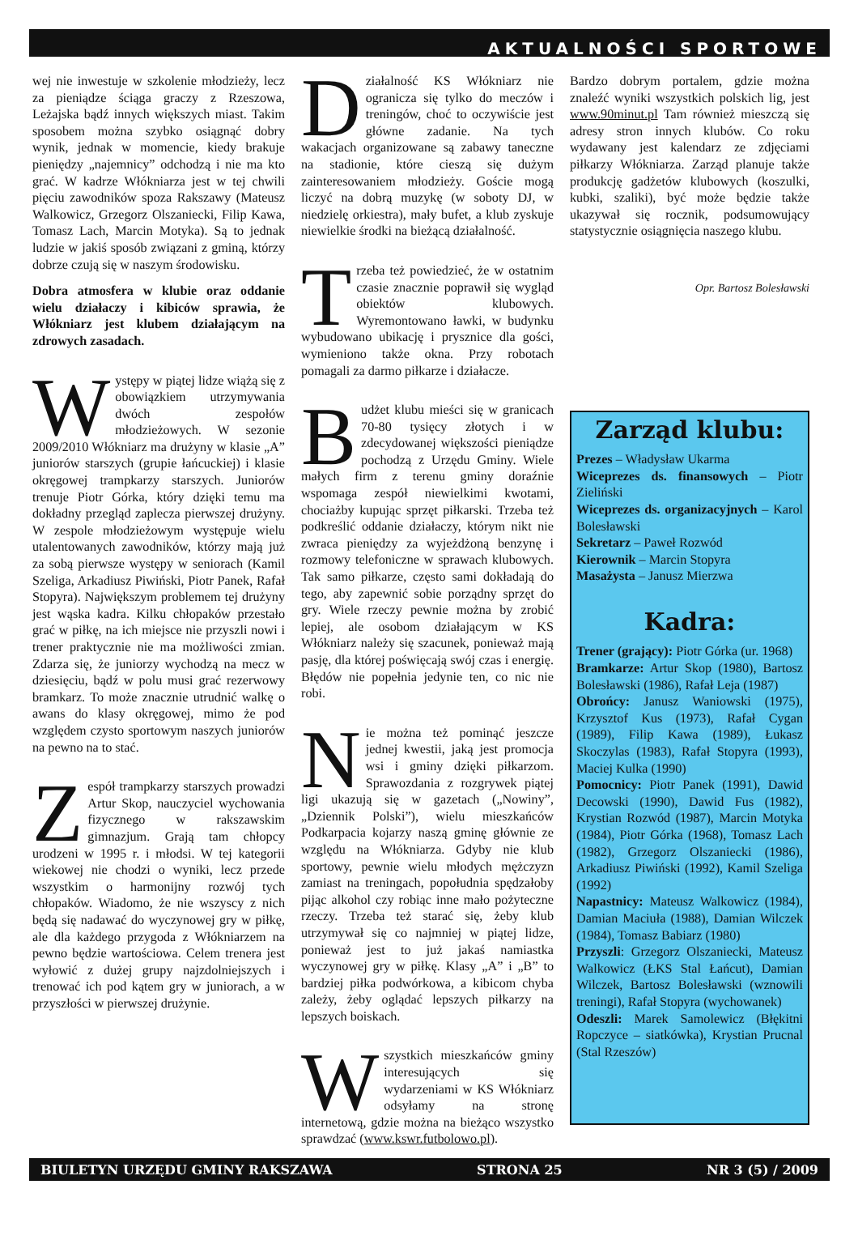AKTUALNOŚCI SPORTOWE
wej nie inwestuje w szkolenie młodzieży, lecz za pieniądze ściąga graczy z Rzeszowa, Leżajska bądź innych większych miast. Takim sposobem można szybko osiągnąć dobry wynik, jednak w momencie, kiedy brakuje pieniędzy „najemnicy” odchodzą i nie ma kto grać. W kadrze Włókniarza jest w tej chwili pięciu zawodników spoza Rakszawy (Mateusz Walkowicz, Grzegorz Olszaniecki, Filip Kawa, Tomasz Lach, Marcin Motyka). Są to jednak ludzie w jakiś sposób związani z gminą, którzy dobrze czują się w naszym środowisku.
Dobra atmosfera w klubie oraz oddanie wielu działaczy i kibiców sprawia, że Włókniarz jest klubem działającym na zdrowych zasadach.
Występy w piątej lidze wiążą się z obowiązkiem utrzymywania dwóch zespołów młodzieżowych. W sezonie 2009/2010 Włókniarz ma drużyny w klasie „A” juniorów starszych (grupie łańcuckiej) i klasie okręgowej trampkarzy starszych. Juniorów trenuje Piotr Górka, który dzięki temu ma dokładny przegląd zaplecza pierwszej drużyny. W zespole młodzieżowym występuje wielu utalentowanych zawodników, którzy mają już za sobą pierwsze występy w seniorach (Kamil Szeliga, Arkadiusz Piwiński, Piotr Panek, Rafał Stopyra). Największym problemem tej drużyny jest wąska kadra. Kilku chłopaków przestało grać w piłkę, na ich miejsce nie przyszli nowi i trener praktycznie nie ma możliwości zmian. Zdarza się, że juniorzy wychodzą na mecz w dziesięciu, bądź w polu musi grać rezerwowy bramkarz. To może znacznie utrudnić walkę o awans do klasy okręgowej, mimo że pod względem czysto sportowym naszych juniorów na pewno na to stać.
Zespół trampkarzy starszych prowadzi Artur Skop, nauczyciel wychowania fizycznego w rakszawskim gimnazjum. Grają tam chłopcy urodzeni w 1995 r. i młodsi. W tej kategorii wiekowej nie chodzi o wyniki, lecz przede wszystkim o harmonijny rozwój tych chłopaków. Wiadomo, że nie wszyscy z nich będą się nadawać do wyczynowej gry w piłkę, ale dla każdego przygoda z Włókniarzem na pewno będzie wartościowa. Celem trenera jest wyłowić z dużej grupy najzdolniejszych i trenować ich pod kątem gry w juniorach, a w przyszłości w pierwszej drużynie.
Działalność KS Włókniarz nie ogranicza się tylko do meczów i treningów, choć to oczywiście jest główne zadanie. Na tych wakacjach organizowane są zabawy taneczne na stadionie, które cieszą się dużym zainteresowaniem młodzieży. Goście mogą liczyć na dobrą muzykę (w soboty DJ, w niedzielę orkiestra), mały bufet, a klub zyskuje niewielkie środki na bieżącą działalność.
Trzeba też powiedzieć, że w ostatnim czasie znacznie poprawił się wygląd obiektów klubowych. Wyremontowano ławki, w budynku wybudowano ubikację i prysznice dla gości, wymieniono także okna. Przy robotach pomagali za darmo piłkarze i działacze.
Budżet klubu mieści się w granicach 70-80 tysięcy złotych i w zdecydowanej większości pieniądze pochodzą z Urzędu Gminy. Wiele małych firm z terenu gminy doraźnie wspomaga zespół niewielkimi kwotami, chociażby kupując sprzęt piłkarski. Trzeba też podkreślić oddanie działaczy, którym nikt nie zwraca pieniędzy za wyjeżdżoną benzynę i rozmowy telefoniczne w sprawach klubowych. Tak samo piłkarze, często sami dokładają do tego, aby zapewnić sobie porządny sprzęt do gry. Wiele rzeczy pewnie można by zrobić lepiej, ale osobom działającym w KS Włókniarz należy się szacunek, ponieważ mają pasję, dla której poświęcają swój czas i energię. Błędów nie popełnia jedynie ten, co nic nie robi.
Nie można też pominąć jeszcze jednej kwestii, jaką jest promocja wsi i gminy dzięki piłkarzom. Sprawozdania z rozgrywek piątej ligi ukazują się w gazetach („Nowiny”, „Dziennik Polski”), wielu mieszkańców Podkarpacia kojarzy naszą gminę głównie ze względu na Włókniarza. Gdyby nie klub sportowy, pewnie wielu młodych mężczyzn zamiast na treningach, popołudnia spędzałoby pijąc alkohol czy robiąc inne mało pożyteczne rzeczy. Trzeba też starać się, żeby klub utrzymywał się co najmniej w piątej lidze, ponieważ jest to już jakaś namiastka wyczynowej gry w piłkę. Klasy „A” i „B” to bardziej piłka podwórkowa, a kibicom chyba zależy, żeby oglądać lepszych piłkarzy na lepszych boiskach.
Wszystkich mieszkańców gminy interesujących się wydarzeniami w KS Włókniarz odsyłamy na stronę internetową, gdzie można na bieżąco wszystko sprawdzać (www.kswr.futbolowo.pl).
Bardzo dobrym portalem, gdzie można znaleźć wyniki wszystkich polskich lig, jest www.90minut.pl Tam również mieszczą się adresy stron innych klubów. Co roku wydawany jest kalendarz ze zdjęciami piłkarzy Włókniarza. Zarząd planuje także produkcję gadżetów klubowych (koszulki, kubki, szaliki), być może będzie także ukazywał się rocznik, podsumowujący statystycznie osiągnięcia naszego klubu.
Opr. Bartosz Bolesławski
Zarząd klubu:
Prezes – Władysław Ukarma
Wiceprezes ds. finansowych – Piotr Zieliński
Wiceprezes ds. organizacyjnych – Karol Bolesławski
Sekretarz – Paweł Rozwód
Kierownik – Marcin Stopyra
Masażysta – Janusz Mierzwa
Kadra:
Trener (grający): Piotr Górka (ur. 1968)
Bramkarze: Artur Skop (1980), Bartosz Bolesławski (1986), Rafał Leja (1987)
Obrońcy: Janusz Waniowski (1975), Krzysztof Kus (1973), Rafał Cygan (1989), Filip Kawa (1989), Łukasz Skoczylas (1983), Rafał Stopyra (1993), Maciej Kulka (1990)
Pomocnicy: Piotr Panek (1991), Dawid Decowski (1990), Dawid Fus (1982), Krystian Rozwód (1987), Marcin Motyka (1984), Piotr Górka (1968), Tomasz Lach (1982), Grzegorz Olszaniecki (1986), Arkadiusz Piwiński (1992), Kamil Szeliga (1992)
Napastnicy: Mateusz Walkowicz (1984), Damian Maciuła (1988), Damian Wilczek (1984), Tomasz Babiarz (1980)
Przyszli: Grzegorz Olszaniecki, Mateusz Walkowicz (ŁKS Stal Łańcut), Damian Wilczek, Bartosz Bolesławski (wznowili treningi), Rafał Stopyra (wychowanek)
Odeszli: Marek Samolewicz (Błękitni Ropczyce – siatkówka), Krystian Prucnal (Stal Rzeszów)
BIULETYN URZĘDU GMINY RAKSZAWA STRONA 25 NR 3 (5) / 2009